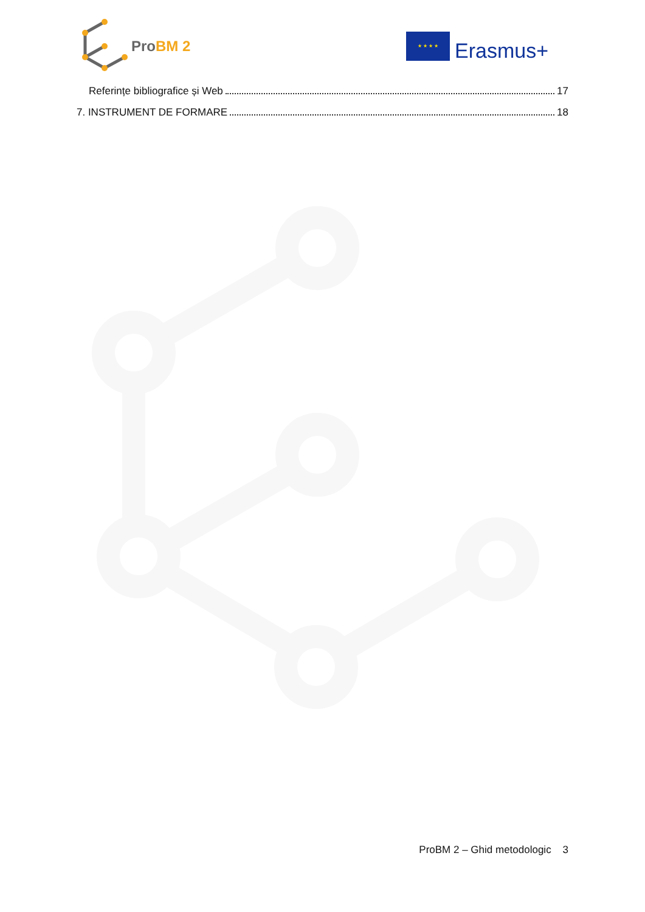Pro BM 2
★ ★ ★ ★
Erasmus+
Referințe bibliografice și Web 17
7. INSTRUMENT DE FORMARE 18
ProBM 2 – Ghid metodologic 3